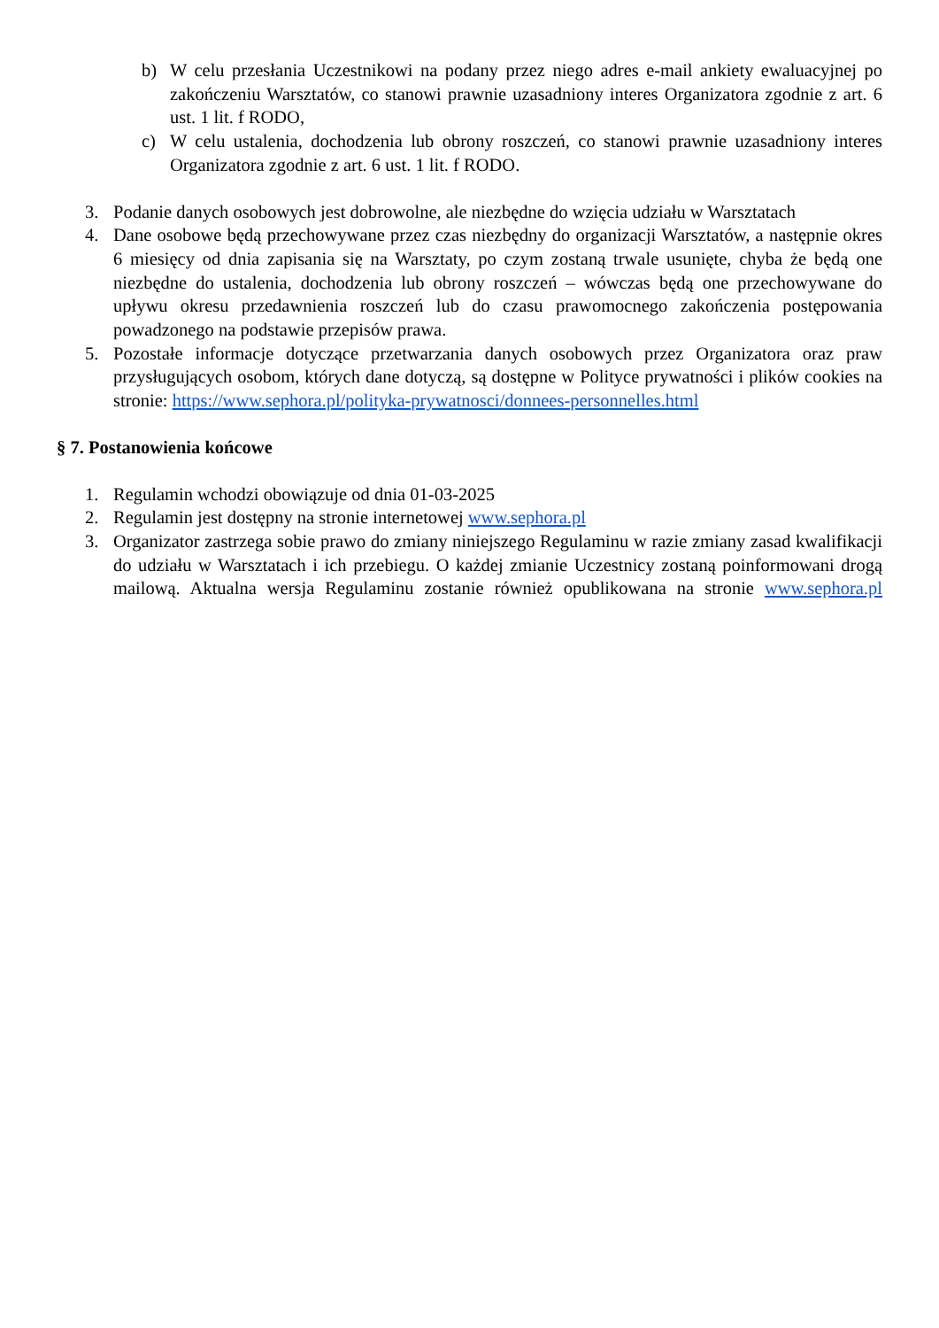b) W celu przesłania Uczestnikowi na podany przez niego adres e-mail ankiety ewaluacyjnej po zakończeniu Warsztatów, co stanowi prawnie uzasadniony interes Organizatora zgodnie z art. 6 ust. 1 lit. f RODO,
c) W celu ustalenia, dochodzenia lub obrony roszczeń, co stanowi prawnie uzasadniony interes Organizatora zgodnie z art. 6 ust. 1 lit. f RODO.
3. Podanie danych osobowych jest dobrowolne, ale niezbędne do wzięcia udziału w Warsztatach
4. Dane osobowe będą przechowywane przez czas niezbędny do organizacji Warsztatów, a następnie okres 6 miesięcy od dnia zapisania się na Warsztaty, po czym zostaną trwale usunięte, chyba że będą one niezbędne do ustalenia, dochodzenia lub obrony roszczeń – wówczas będą one przechowywane do upływu okresu przedawnienia roszczeń lub do czasu prawomocnego zakończenia postępowania powadzonego na podstawie przepisów prawa.
5. Pozostałe informacje dotyczące przetwarzania danych osobowych przez Organizatora oraz praw przysługujących osobom, których dane dotyczą, są dostępne w Polityce prywatności i plików cookies na stronie: https://www.sephora.pl/polityka-prywatnosci/donnees-personnelles.html
§ 7. Postanowienia końcowe
1. Regulamin wchodzi obowiązuje od dnia 01-03-2025
2. Regulamin jest dostępny na stronie internetowej www.sephora.pl
3. Organizator zastrzega sobie prawo do zmiany niniejszego Regulaminu w razie zmiany zasad kwalifikacji do udziału w Warsztatach i ich przebiegu. O każdej zmianie Uczestnicy zostaną poinformowani drogą mailową. Aktualna wersja Regulaminu zostanie również opublikowana na stronie www.sephora.pl